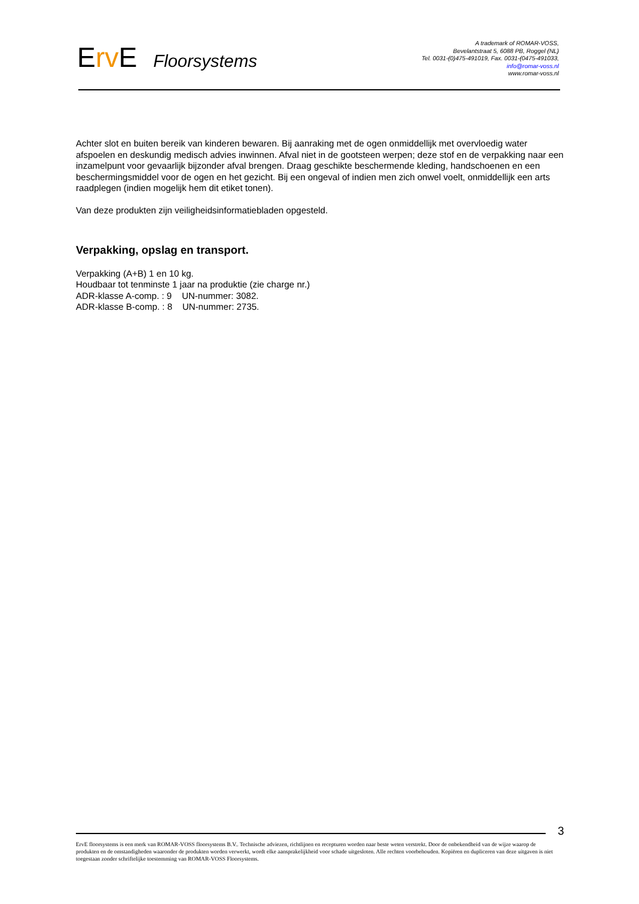Erv E Floorsystems
A trademark of ROMAR-VOSS,
Bevelantstraat 5, 6088 PB, Roggel (NL)
Tel. 0031-(0)475-491019, Fax. 0031-(0475-491033,
info@romar-voss.nl
www.romar-voss.nl
Achter slot en buiten bereik van kinderen bewaren. Bij aanraking met de ogen onmiddellijk met overvloedig water afspoelen en deskundig medisch advies inwinnen. Afval niet in de gootsteen werpen; deze stof en de verpakking naar een inzamelpunt voor gevaarlijk bijzonder afval brengen. Draag geschikte beschermende kleding, handschoenen en een beschermingsmiddel voor de ogen en het gezicht. Bij een ongeval of indien men zich onwel voelt, onmiddellijk een arts raadplegen (indien mogelijk hem dit etiket tonen).
Van deze produkten zijn veiligheidsinformatiebladen opgesteld.
Verpakking, opslag en transport.
Verpakking (A+B) 1 en 10 kg.
Houdbaar tot tenminste 1 jaar na produktie (zie charge nr.)
ADR-klasse A-comp. : 9 UN-nummer: 3082.
ADR-klasse B-comp. : 8 UN-nummer: 2735.
3
ErvE floorsystems is een merk van ROMAR-VOSS floorsystems B.V.. Technische adviezen, richtlijnen en recepturen worden naar beste weten verstrekt. Door de onbekendheid van de wijze waarop de produkten en de omstandigheden waaronder de produkten worden verwerkt, wordt elke aansprakelijkheid voor schade uitgesloten. Alle rechten voorbehouden. Kopiëren en dupliceren van deze uitgaven is niet toegestaan zonder schriftelijke toestemming van ROMAR-VOSS Floorsystems.